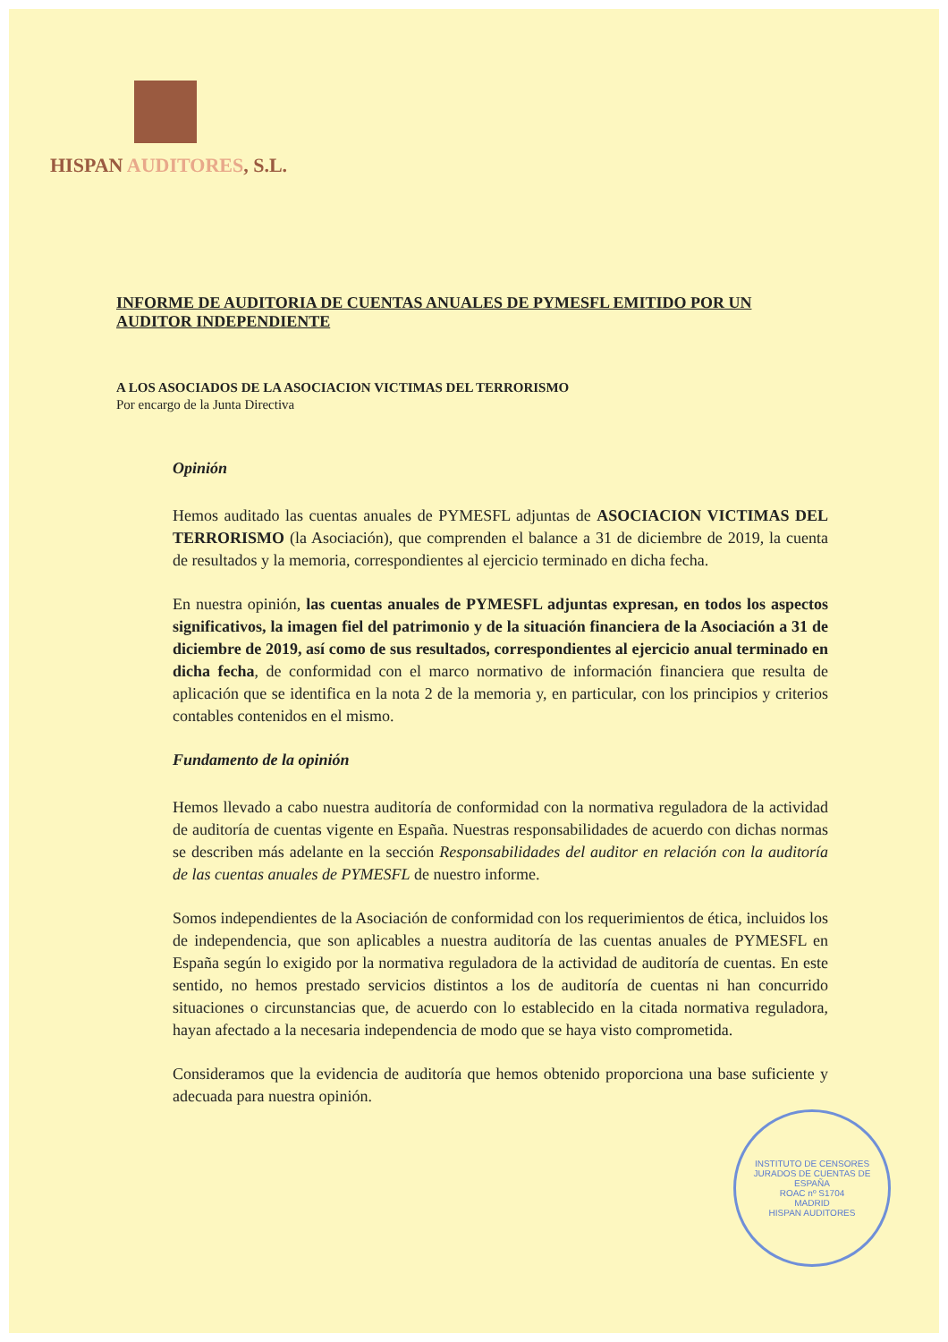HISPAN AUDITORES, S.L.
INFORME DE AUDITORIA DE CUENTAS ANUALES DE PYMESFL EMITIDO POR UN AUDITOR INDEPENDIENTE
A LOS ASOCIADOS DE LA ASOCIACION VICTIMAS DEL TERRORISMO
Por encargo de la Junta Directiva
Opinión
Hemos auditado las cuentas anuales de PYMESFL adjuntas de ASOCIACION VICTIMAS DEL TERRORISMO (la Asociación), que comprenden el balance a 31 de diciembre de 2019, la cuenta de resultados y la memoria, correspondientes al ejercicio terminado en dicha fecha.
En nuestra opinión, las cuentas anuales de PYMESFL adjuntas expresan, en todos los aspectos significativos, la imagen fiel del patrimonio y de la situación financiera de la Asociación a 31 de diciembre de 2019, así como de sus resultados, correspondientes al ejercicio anual terminado en dicha fecha, de conformidad con el marco normativo de información financiera que resulta de aplicación que se identifica en la nota 2 de la memoria y, en particular, con los principios y criterios contables contenidos en el mismo.
Fundamento de la opinión
Hemos llevado a cabo nuestra auditoría de conformidad con la normativa reguladora de la actividad de auditoría de cuentas vigente en España. Nuestras responsabilidades de acuerdo con dichas normas se describen más adelante en la sección Responsabilidades del auditor en relación con la auditoría de las cuentas anuales de PYMESFL de nuestro informe.
Somos independientes de la Asociación de conformidad con los requerimientos de ética, incluidos los de independencia, que son aplicables a nuestra auditoría de las cuentas anuales de PYMESFL en España según lo exigido por la normativa reguladora de la actividad de auditoría de cuentas. En este sentido, no hemos prestado servicios distintos a los de auditoría de cuentas ni han concurrido situaciones o circunstancias que, de acuerdo con lo establecido en la citada normativa reguladora, hayan afectado a la necesaria independencia de modo que se haya visto comprometida.
Consideramos que la evidencia de auditoría que hemos obtenido proporciona una base suficiente y adecuada para nuestra opinión.
INSTITUTO DE CENSORES JURADOS DE CUENTAS DE ESPAÑA
ROAC nº S1704
MADRID
HISPAN AUDITORES